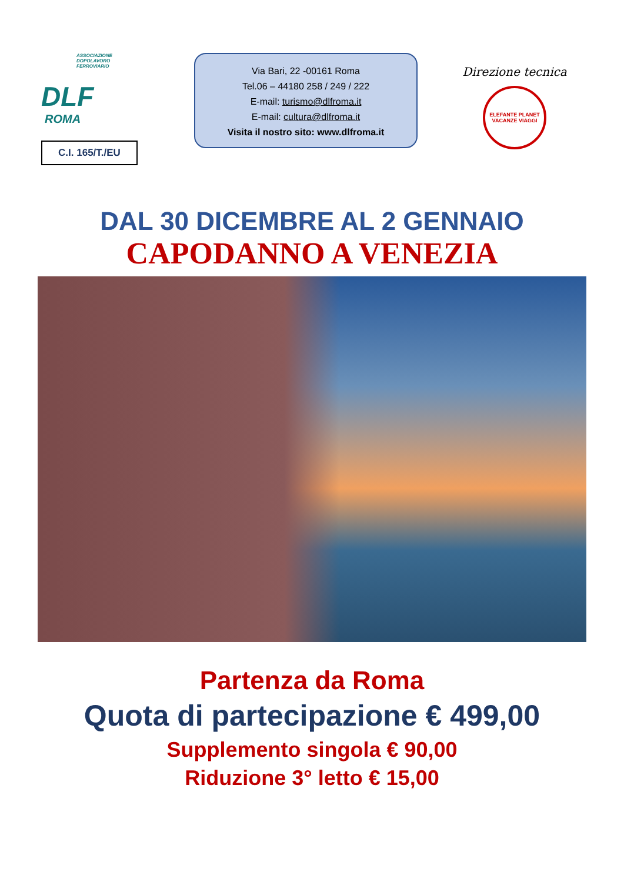ASSOCIAZIONE
DOPOLAVORO
FERROVIARIO
DLF
ROMA
C.I. 165/T./EU
Via Bari, 22 -00161 Roma
Tel.06 – 44180 258 / 249 / 222
E-mail: turismo@dlfroma.it
E-mail: cultura@dlfroma.it
Visita il nostro sito: www.dlfroma.it
Direzione tecnica
ELEFANTE PLANET VACANZE VIAGGI
DAL 30 DICEMBRE AL 2 GENNAIO
CAPODANNO A VENEZIA
Partenza da Roma
Quota di partecipazione € 499,00
Supplemento singola € 90,00
Riduzione 3° letto € 15,00